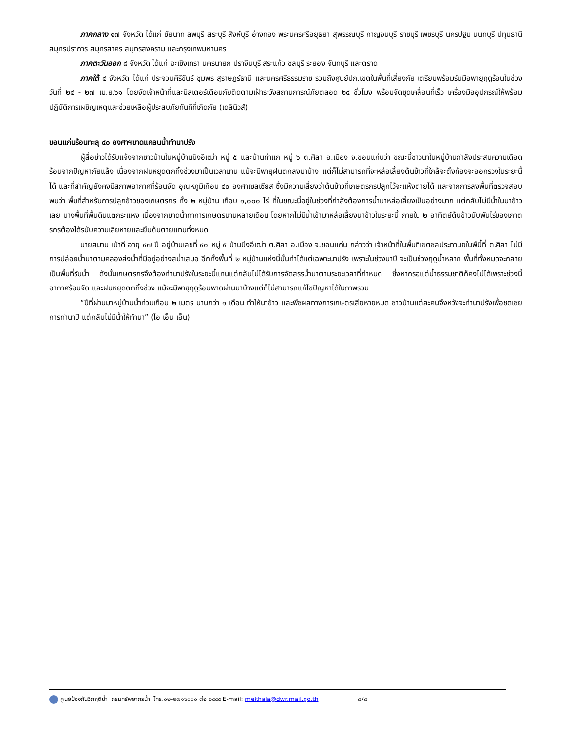ภาคกลาง ๑๗ จังหวัด ได้แก่ ชัยนาท ลพบุรี สระบุรี สิงห์บุรี อ่างทอง พระนครศรีอยุธยา สุพรรณบุรี กาญจนบุรี ราชบุรี เพชรบุรี นครปฐม นนทบุรี ปทุมธานี สมุทรปราการ สมุทรสาคร สมุทรสงคราม และกรุงเทพมหานคร
ภาคตะวันออก ๘ จังหวัด ได้แก่ ฉะเชิงเทรา นครนายก ปราจีนบุรี สระแก้ว ชลบุรี ระยอง จันทบุรี และตราด
ภาคใต้ ๔ จังหวัด ได้แก่ ประจวบคีรีขันธ์ ชุมพร สุราษฎร์ธานี และนครศรีธรรมราช รวมถึงศูนย์ปภ.เขตในพื้นที่เสี่ยงภัย เตรียมพร้อมรับมือพายุฤดูร้อนในช่วงวันที่ ๒๔ - ๒๗ เม.ย.๖๑ โดยจัดเจ้าหน้าที่และมิสเตอร์เตือนภัยติดตามเฝ้าระวังสถานการณ์ภัยตลอด ๒๔ ชั่วโมง พร้อมจัดชุดเคลื่อนที่เร็ว เครื่องมืออุปกรณ์ให้พร้อมปฏิบัติการเผชิญเหตุและช่วยเหลือผู้ประสบภัยทันทีที่เกิดภัย (เดลินิวส์)
ขอนแก่นร้อนทะลุ ๔๐ องศาฯขาดแคลนน้ำทำนาปรัง
ผู้สื่อข่าวได้รับแจ้งจากชาวบ้านในหมู่บ้านบึงอีเฒ่า หมู่ ๕ และบ้านท่าแก หมู่ ๖ ต.ศิลา อ.เมือง จ.ขอนแก่นว่า ขณะนี้ชาวนาในหมู่บ้านกำลังประสบความเดือดร้อนจากปัญหาภัยแล้ง เนื่องจากฝนหยุดตกทิ้งช่วงมาเป็นเวลานาน แม้จะมีพายุฝนตกลงมาบ้าง แต่ก็ไม่สามารถที่จะหล่อเลี้ยงต้นข้าวที่ใกล้จะตั้งท้องจะออกรวงในระยะนี้ได้ และที่สำคัญยังคงมีสภาพอากาศที่ร้อนจัด อุณหภูมิเกือบ ๔๐ องศาเซลเซียส ซึ่งมีความเสี่ยงว่าต้นข้าวที่เกษตรกรปลูกไว้จะแห้งตายได้ และจากการลงพื้นที่ตรวจสอบพบว่า พื้นที่สำหรับการปลูกข้าวของเกษตรกร ทั้ง ๒ หมู่บ้าน เกือบ ๑,๐๐๐ ไร่ ที่ในขณะนี้อยู่ในช่วงที่กำลังต้องการน้ำมาหล่อเลี้ยงเป็นอย่างมาก แต่กลับไม่มีน้ำในนาข้าวเลย บางพื้นที่พื้นดินแตกระแหง เนื่องจากขาดน้ำทำการเกษตรนานหลายเดือน โดยหากไม่มีน้ำเข้ามาหล่อเลี้ยงนาข้าวในระยะนี้ ภายใน ๒ อาทิตย์ต้นข้าวนับพันไร่ของเกาตรกรต้องได้รนับความเสียหายและยืนต้นตายแทบทั้งหมด
นายสมาน เบ้าดี อายุ ๔๗ ปี อยู่บ้านเลขที่ ๔๐ หมู่ ๕ บ้านบึงอีเฒ่า ต.ศิลา อ.เมือง จ.ขอนแก่น กล่าวว่า เจ้าหน้าที่ในพื้นที่เขตชลประทานยในพืนี้ที่ ต.ศิลา ไม่มีการปล่อยน้ำมาตามคลองส่งน้ำที่มีอยู่อย่างสม่ำเสมอ อีกทั้งพื้นที่ ๒ หมู่บ้านแห่งนี้นั้นทำได้แต่เฉพาะนาปรัง เพราะในช่วงนาปี จะเป็นช่วงฤดูน้ำหลาก พื้นที่ทั้งหมดจะกลายเป็นพื้นที่รับน้ำ ดังนั้นเกษตรกรจึงต้องทำนาปรังในระยะนี้แทนแต่กลับไม่ได้รับการจัดสรรน้ำมาตามระยะเวลาที่กำหนด ซึ่งหากรอแต่น้ำธรรมชาติก็คงไม่ได้เพราะช่วงนี้อากาศร้อนจัด และฝนหยุดตกทิ้งช่วง แม้จะมีพายุฤดูร้อนพาดผ่านมาบ้างแต่ก็ไม่สามารถแก้ไขปัญหาได้ในภาพรวม
“ปีที่ผ่านมาหมู่บ้านน้ำท่วมเกือบ ๒ เมตร นานกว่า ๑ เดือน ทำให้นาข้าว และพืชผลทางการเกษตรเสียหายหมด ชาวบ้านแต่ละคนจึงหวังจะทำนาปรังเพื่อชดเชยการทำนาปี แต่กลับไม่มีน้ำให้ทำนา” (ไอ เอ็น เอ็น)
ศูนย์ป้องกันวิกฤติน้ำ กรมทรัพยากรน้ำ โทร.๐๒-๒๗๑๖๐๐๐ ต่อ ๖๔๔๕ E-mail: mekhala@dwr.mail.go.th ๘/๘